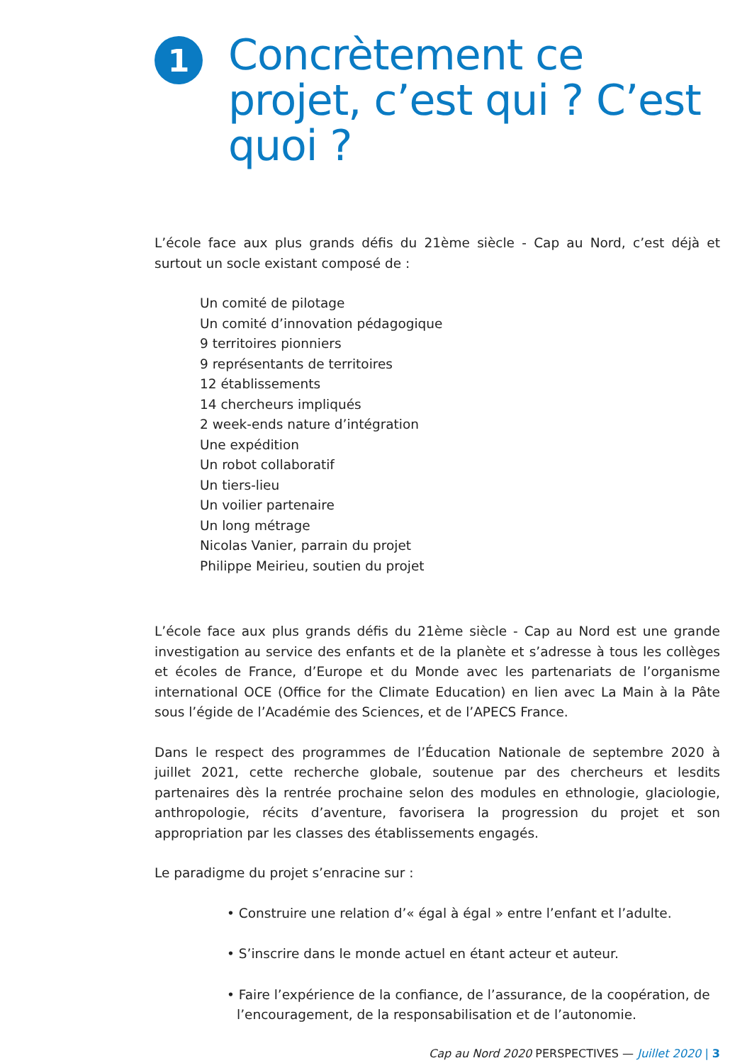1
Concrètement ce projet, c’est qui ? C’est quoi ?
L’école face aux plus grands défis du 21ème siècle - Cap au Nord, c’est déjà et surtout un socle existant composé de :
Un comité de pilotage
Un comité d’innovation pédagogique
9 territoires pionniers
9 représentants de territoires
12 établissements
14 chercheurs impliqués
2 week-ends nature d’intégration
Une expédition
Un robot collaboratif
Un tiers-lieu
Un voilier partenaire
Un long métrage
Nicolas Vanier, parrain du projet
Philippe Meirieu, soutien du projet
L’école face aux plus grands défis du 21ème siècle - Cap au Nord est une grande investigation au service des enfants et de la planète et s’adresse à tous les collèges et écoles de France, d’Europe et du Monde avec les partenariats de l’organisme international OCE (Office for the Climate Education) en lien avec La Main à la Pâte sous l’égide de l’Académie des Sciences, et de l’APECS France.
Dans le respect des programmes de l’Éducation Nationale de septembre 2020 à juillet 2021, cette recherche globale, soutenue par des chercheurs et lesdits partenaires dès la rentrée prochaine selon des modules en ethnologie, glaciologie, anthropologie, récits d’aventure, favorisera la progression du projet et son appropriation par les classes des établissements engagés.
Le paradigme du projet s’enracine sur :
• Construire une relation d’« égal à égal » entre l’enfant et l’adulte.
• S’inscrire dans le monde actuel en étant acteur et auteur.
• Faire l’expérience de la confiance, de l’assurance, de la coopération, de l’encouragement, de la responsabilisation et de l’autonomie.
Cap au Nord 2020 PERSPECTIVES — Juillet 2020 | 3